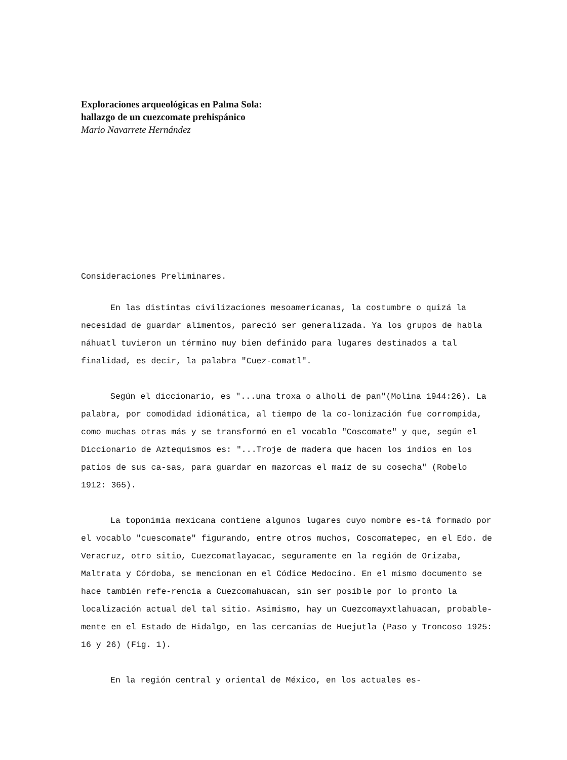Exploraciones arqueológicas en Palma Sola:
hallazgo de un cuezcomate prehispánico
Mario Navarrete Hernández
Consideraciones Preliminares.
En las distintas civilizaciones mesoamericanas, la costumbre o quizá la necesidad de guardar alimentos, pareció ser generalizada. Ya los grupos de habla náhuatl tuvieron un término muy bien definido para lugares destinados a tal finalidad, es decir, la palabra "Cuez-comatl".
Según el diccionario, es "...una troxa o alholi de pan"(Molina 1944:26). La palabra, por comodidad idiomática, al tiempo de la co-lonización fue corrompida, como muchas otras más y se transformó en el vocablo "Coscomate" y que, según el Diccionario de Aztequismos es: "...Troje de madera que hacen los indios en los patios de sus ca-sas, para guardar en mazorcas el maíz de su cosecha" (Robelo 1912: 365).
La toponimia mexicana contiene algunos lugares cuyo nombre es-tá formado por el vocablo "cuescomate" figurando, entre otros muchos, Coscomatepec, en el Edo. de Veracruz, otro sitio, Cuezcomatlayacac, seguramente en la región de Orizaba, Maltrata y Córdoba, se mencionan en el Códice Medocino. En el mismo documento se hace también refe-rencia a Cuezcomahuacan, sin ser posible por lo pronto la localización actual del tal sitio. Asimismo, hay un Cuezcomayxtlahuacan, probable-mente en el Estado de Hidalgo, en las cercanías de Huejutla (Paso y Troncoso 1925: 16 y 26) (Fig. 1).
En la región central y oriental de México, en los actuales es-